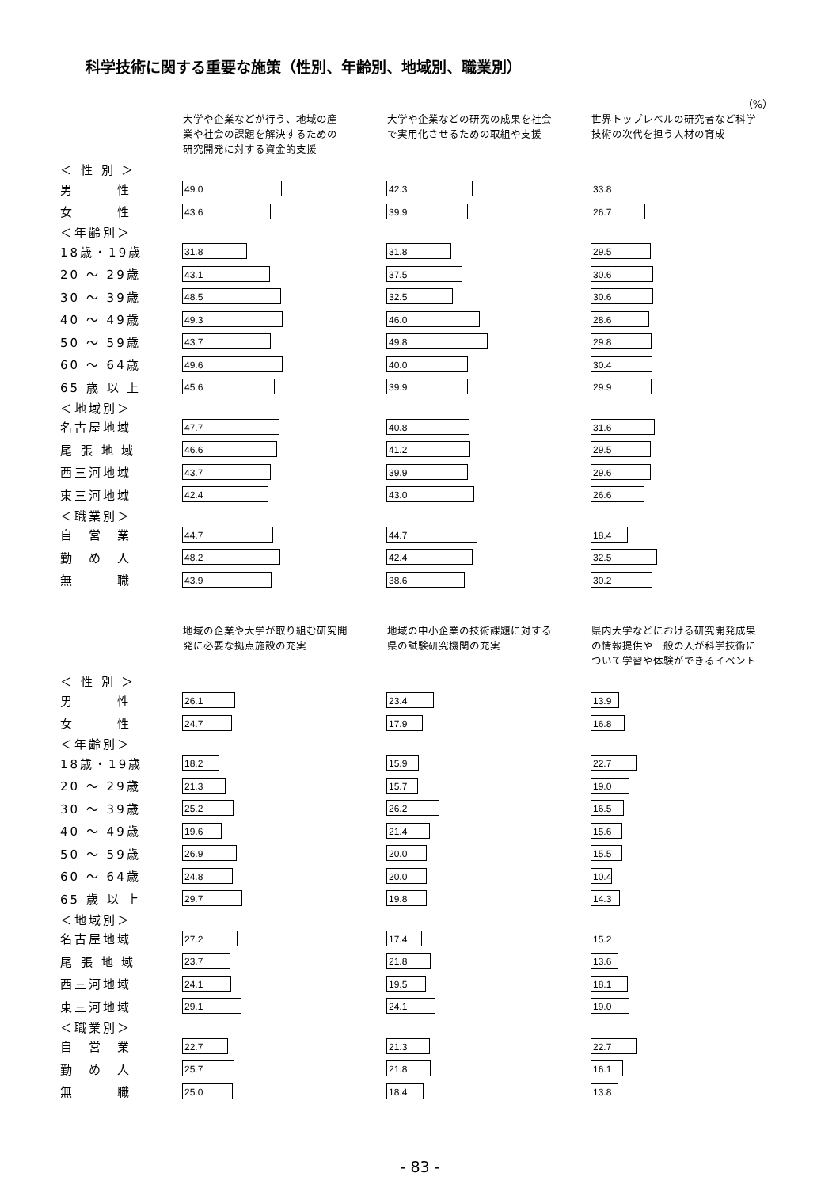科学技術に関する重要な施策（性別、年齢別、地域別、職業別）
（%）
| | 大学や企業などが行う、地域の産 業や社会の課題を解決するための 研究開発に対する資金的支援 | 大学や企業などの研究の成果を社会 で実用化させるための取組や支援 | 世界トップレベルの研究者など科学 技術の次代を担う人材の育成 |
| --- | --- | --- | --- |
| ＜ 性 別 ＞ | | | |
| 男 性 | 49.0 | 42.3 | 33.8 |
| 女 性 | 43.6 | 39.9 | 26.7 |
| ＜年齢別＞ | | | |
| 18歳・19歳 | 31.8 | 31.8 | 29.5 |
| 20 ～ 29歳 | 43.1 | 37.5 | 30.6 |
| 30 ～ 39歳 | 48.5 | 32.5 | 30.6 |
| 40 ～ 49歳 | 49.3 | 46.0 | 28.6 |
| 50 ～ 59歳 | 43.7 | 49.8 | 29.8 |
| 60 ～ 64歳 | 49.6 | 40.0 | 30.4 |
| 65 歳 以 上 | 45.6 | 39.9 | 29.9 |
| ＜地域別＞ | | | |
| 名古屋地域 | 47.7 | 40.8 | 31.6 |
| 尾 張 地 域 | 46.6 | 41.2 | 29.5 |
| 西三河地域 | 43.7 | 39.9 | 29.6 |
| 東三河地域 | 42.4 | 43.0 | 26.6 |
| ＜職業別＞ | | | |
| 自 営 業 | 44.7 | 44.7 | 18.4 |
| 勤 め 人 | 48.2 | 42.4 | 32.5 |
| 無 職 | 43.9 | 38.6 | 30.2 |
| | 地域の企業や大学が取り組む研究開 発に必要な拠点施設の充実 | 地域の中小企業の技術課題に対する 県の試験研究機関の充実 | 県内大学などにおける研究開発成果 の情報提供や一般の人が科学技術に ついて学習や体験ができるイベント |
| ＜ 性 別 ＞ | | | |
| 男 性 | 26.1 | 23.4 | 13.9 |
| 女 性 | 24.7 | 17.9 | 16.8 |
| ＜年齢別＞ | | | |
| 18歳・19歳 | 18.2 | 15.9 | 22.7 |
| 20 ～ 29歳 | 21.3 | 15.7 | 19.0 |
| 30 ～ 39歳 | 25.2 | 26.2 | 16.5 |
| 40 ～ 49歳 | 19.6 | 21.4 | 15.6 |
| 50 ～ 59歳 | 26.9 | 20.0 | 15.5 |
| 60 ～ 64歳 | 24.8 | 20.0 | 10.4 |
| 65 歳 以 上 | 29.7 | 19.8 | 14.3 |
| ＜地域別＞ | | | |
| 名古屋地域 | 27.2 | 17.4 | 15.2 |
| 尾 張 地 域 | 23.7 | 21.8 | 13.6 |
| 西三河地域 | 24.1 | 19.5 | 18.1 |
| 東三河地域 | 29.1 | 24.1 | 19.0 |
| ＜職業別＞ | | | |
| 自 営 業 | 22.7 | 21.3 | 22.7 |
| 勤 め 人 | 25.7 | 21.8 | 16.1 |
| 無 職 | 25.0 | 18.4 | 13.8 |
- 83 -